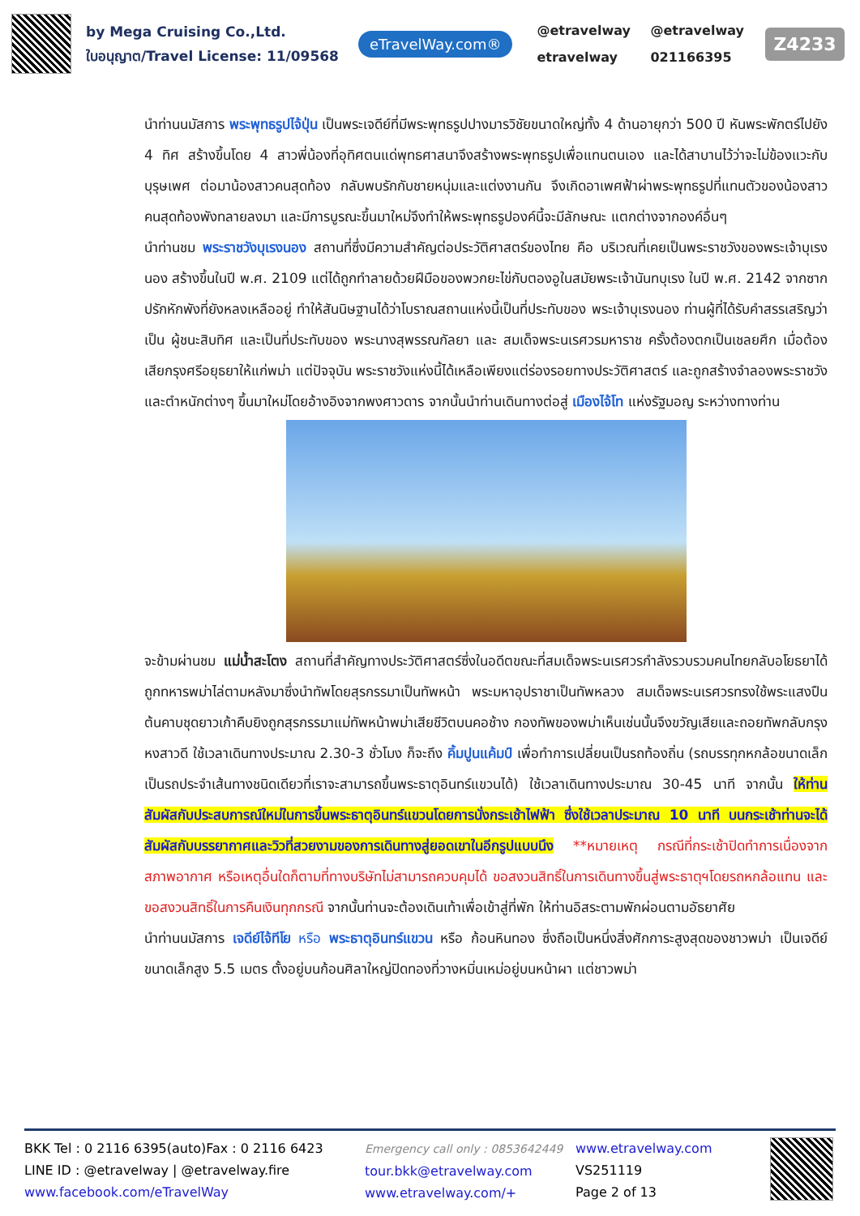by Mega Cruising Co.,Ltd.
ใบอนุญาต/Travel License: 11/09568
eTravelWay.com®
@etravelway @etravelway etravelway 021166395
Z4233
นำท่านนมัสการ พระพุทธรูปไจ้ปุ่น เป็นพระเจดีย์ที่มีพระพุทธรูปปางมารวิชัยขนาดใหญ่ทั้ง 4 ด้านอายุกว่า 500 ปี หันพระพักตร์ไปยัง 4 ทิศ สร้างขึ้นโดย 4 สาวพี่น้องที่อุทิศตนแด่พุทธศาสนาจึงสร้างพระพุทธรูปเพื่อแทนตนเอง และได้สาบานไว้ว่าจะไม่ข้องแวะกับบุรุษเพศ ต่อมาน้องสาวคนสุดท้อง กลับพบรักกับชายหนุ่มและแต่งงานกัน จึงเกิดอาเพศฟ้าผ่าพระพุทธรูปที่แทนตัวของน้องสาวคนสุดท้องพังทลายลงมา และมีการบูรณะขึ้นมาใหม่จึงทำให้พระพุทธรูปองค์นี้จะมีลักษณะ แตกต่างจากองค์อื่นๆ
นำท่านชม พระราชวังบุเรงนอง สถานที่ซึ่งมีความสำคัญต่อประวัติศาสตร์ของไทย คือ บริเวณที่เคยเป็นพระราชวังของพระเจ้าบุเรงนอง สร้างขึ้นในปี พ.ศ. 2109 แต่ได้ถูกทำลายด้วยฝีมือของพวกยะไข่กับตองอูในสมัยพระเจ้านันทบุเรง ในปี พ.ศ. 2142 จากซากปรักหักพังที่ยังหลงเหลืออยู่ ทำให้สันนิษฐานได้ว่าโบราณสถานแห่งนี้เป็นที่ประทับของ พระเจ้าบุเรงนอง ท่านผู้ที่ได้รับคำสรรเสริญว่าเป็น ผู้ชนะสิบทิศ และเป็นที่ประทับของ พระนางสุพรรณกัลยา และ สมเด็จพระนเรศวรมหาราช ครั้งต้องตกเป็นเชลยศึก เมื่อต้องเสียกรุงศรีอยุธยาให้แก่พม่า แต่ปัจจุบัน พระราชวังแห่งนี้ได้เหลือเพียงแต่ร่องรอยทางประวัติศาสตร์ และถูกสร้างจำลองพระราชวังและตำหนักต่างๆ ขึ้นมาใหม่โดยอ้างอิงจากพงศาวดาร จากนั้นนำท่านเดินทางต่อสู่ เมืองไจ้โท แห่งรัฐมอญ ระหว่างทางท่าน
จะข้ามผ่านชม แม่น้ำสะโตง สถานที่สำคัญทางประวัติศาสตร์ซึ่งในอดีตขณะที่สมเด็จพระนเรศวรกำลังรวบรวมคนไทยกลับอโยธยาได้ถูกทหารพม่าไล่ตามหลังมาซึ่งนำทัพโดยสุรกรรมาเป็นทัพหน้า พระมหาอุปราชาเป็นทัพหลวง สมเด็จพระนเรศวรทรงใช้พระแสงปืนต้นคาบชุดยาวเก้าคืบยิงถูกสุรกรรมาแม่ทัพหน้าพม่าเสียชีวิตบนคอช้าง กองทัพของพม่าเห็นเช่นนั้นจึงขวัญเสียและถอยทัพกลับกรุงหงสาวดี ใช้เวลาเดินทางประมาณ 2.30-3 ชั่วโมง ก็จะถึง คิ้มปูนแค้มป์ เพื่อทำการเปลี่ยนเป็นรถท้องถิ่น (รถบรรทุกหกล้อขนาดเล็กเป็นรถประจำเส้นทางชนิดเดียวที่เราจะสามารถขึ้นพระธาตุอินทร์แขวนได้) ใช้เวลาเดินทางประมาณ 30-45 นาที จากนั้น ให้ท่านสัมผัสกับประสบการณ์ใหม่ในการขึ้นพระธาตุอินทร์แขวนโดยการนั่งกระเช้าไฟฟ้า ซึ่งใช้เวลาประมาณ 10 นาที บนกระเช้าท่านจะได้สัมผัสกับบรรยากาศและวิวที่สวยงามของการเดินทางสู่ยอดเขาในอีกรูปแบบนึง **หมายเหตุ กรณีที่กระเช้าปิดทำการเนื่องจากสภาพอากาศ หรือเหตุอื่นใดก็ตามที่ทางบริษัทไม่สามารถควบคุมได้ ขอสงวนสิทธิ์ในการเดินทางขึ้นสู่พระธาตุฯโดยรถหกล้อแทน และขอสงวนสิทธิ์ในการคืนเงินทุกกรณี จากนั้นท่านจะต้องเดินเท้าเพื่อเข้าสู่ที่พัก ให้ท่านอิสระตามพักผ่อนตามอัธยาศัย
นำท่านนมัสการ เจดีย์ไจ้ทีโย หรือ พระธาตุอินทร์แขวน หรือ ก้อนหินทอง ซึ่งถือเป็นหนึ่งสิ่งศักการะสูงสุดของชาวพม่า เป็นเจดีย์ขนาดเล็กสูง 5.5 เมตร ตั้งอยู่บนก้อนศิลาใหญ่ปิดทองที่วางหมิ่นเหม่อยู่บนหน้าผา แต่ชาวพม่า
BKK Tel : 0 2116 6395(auto)Fax : 0 2116 6423
LINE ID : @etravelway | @etravelway.fire
www.facebook.com/eTravelWay
Emergency call only : 0853642449
tour.bkk@etravelway.com
www.etravelway.com/+
www.etravelway.com
VS251119
Page 2 of 13